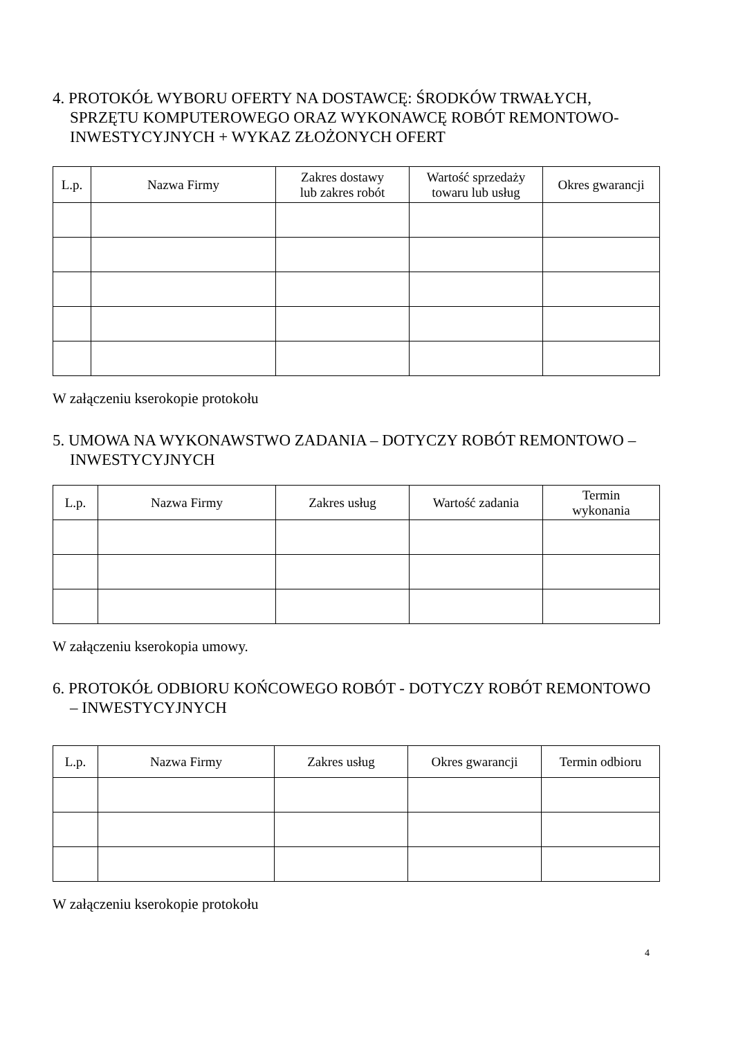4. PROTOKÓŁ WYBORU OFERTY NA DOSTAWCĘ: ŚRODKÓW TRWAŁYCH, SPRZĘTU KOMPUTEROWEGO ORAZ WYKONAWCĘ ROBÓT REMONTOWO-INWESTYCYJNYCH + WYKAZ ZŁOŻONYCH OFERT
| L.p. | Nazwa Firmy | Zakres dostawy lub zakres robót | Wartość sprzedaży towaru lub usług | Okres gwarancji |
| --- | --- | --- | --- | --- |
W załączeniu kserokopie protokołu
5. UMOWA NA WYKONAWSTWO ZADANIA – DOTYCZY ROBÓT REMONTOWO – INWESTYCYJNYCH
| L.p. | Nazwa Firmy | Zakres usług | Wartość zadania | Termin wykonania |
| --- | --- | --- | --- | --- |
W załączeniu kserokopia umowy.
6. PROTOKÓŁ ODBIORU KOŃCOWEGO ROBÓT - DOTYCZY ROBÓT REMONTOWO – INWESTYCYJNYCH
| L.p. | Nazwa Firmy | Zakres usług | Okres gwarancji | Termin odbioru |
| --- | --- | --- | --- | --- |
W załączeniu kserokopie protokołu
4